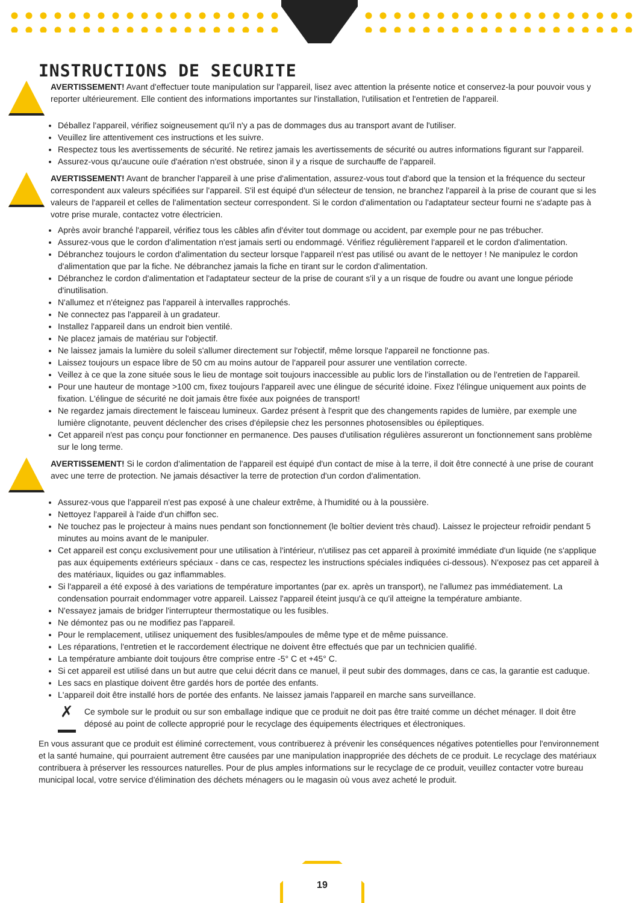INSTRUCTIONS DE SECURITE
AVERTISSEMENT! Avant d'effectuer toute manipulation sur l'appareil, lisez avec attention la présente notice et conservez-la pour pouvoir vous y reporter ultérieurement. Elle contient des informations importantes sur l'installation, l'utilisation et l'entretien de l'appareil.
Déballez l'appareil, vérifiez soigneusement qu'il n'y a pas de dommages dus au transport avant de l'utiliser.
Veuillez lire attentivement ces instructions et les suivre.
Respectez tous les avertissements de sécurité. Ne retirez jamais les avertissements de sécurité ou autres informations figurant sur l'appareil.
Assurez-vous qu'aucune ouïe d'aération n'est obstruée, sinon il y a risque de surchauffe de l'appareil.
AVERTISSEMENT! Avant de brancher l'appareil à une prise d'alimentation, assurez-vous tout d'abord que la tension et la fréquence du secteur correspondent aux valeurs spécifiées sur l'appareil. S'il est équipé d'un sélecteur de tension, ne branchez l'appareil à la prise de courant que si les valeurs de l'appareil et celles de l'alimentation secteur correspondent. Si le cordon d'alimentation ou l'adaptateur secteur fourni ne s'adapte pas à votre prise murale, contactez votre électricien.
Après avoir branché l'appareil, vérifiez tous les câbles afin d'éviter tout dommage ou accident, par exemple pour ne pas trébucher.
Assurez-vous que le cordon d'alimentation n'est jamais serti ou endommagé. Vérifiez régulièrement l'appareil et le cordon d'alimentation.
Débranchez toujours le cordon d'alimentation du secteur lorsque l'appareil n'est pas utilisé ou avant de le nettoyer ! Ne manipulez le cordon d'alimentation que par la fiche. Ne débranchez jamais la fiche en tirant sur le cordon d'alimentation.
Débranchez le cordon d'alimentation et l'adaptateur secteur de la prise de courant s'il y a un risque de foudre ou avant une longue période d'inutilisation.
N'allumez et n'éteignez pas l'appareil à intervalles rapprochés.
Ne connectez pas l'appareil à un gradateur.
Installez l'appareil dans un endroit bien ventilé.
Ne placez jamais de matériau sur l'objectif.
Ne laissez jamais la lumière du soleil s'allumer directement sur l'objectif, même lorsque l'appareil ne fonctionne pas.
Laissez toujours un espace libre de 50 cm au moins autour de l'appareil pour assurer une ventilation correcte.
Veillez à ce que la zone située sous le lieu de montage soit toujours inaccessible au public lors de l'installation ou de l'entretien de l'appareil.
Pour une hauteur de montage >100 cm, fixez toujours l'appareil avec une élingue de sécurité idoine. Fixez l'élingue uniquement aux points de fixation. L'élingue de sécurité ne doit jamais être fixée aux poignées de transport!
Ne regardez jamais directement le faisceau lumineux. Gardez présent à l'esprit que des changements rapides de lumière, par exemple une lumière clignotante, peuvent déclencher des crises d'épilepsie chez les personnes photosensibles ou épileptiques.
Cet appareil n'est pas conçu pour fonctionner en permanence. Des pauses d'utilisation régulières assureront un fonctionnement sans problème sur le long terme.
AVERTISSEMENT! Si le cordon d'alimentation de l'appareil est équipé d'un contact de mise à la terre, il doit être connecté à une prise de courant avec une terre de protection. Ne jamais désactiver la terre de protection d'un cordon d'alimentation.
Assurez-vous que l'appareil n'est pas exposé à une chaleur extrême, à l'humidité ou à la poussière.
Nettoyez l'appareil à l'aide d'un chiffon sec.
Ne touchez pas le projecteur à mains nues pendant son fonctionnement (le boîtier devient très chaud). Laissez le projecteur refroidir pendant 5 minutes au moins avant de le manipuler.
Cet appareil est conçu exclusivement pour une utilisation à l'intérieur, n'utilisez pas cet appareil à proximité immédiate d'un liquide (ne s'applique pas aux équipements extérieurs spéciaux - dans ce cas, respectez les instructions spéciales indiquées ci-dessous). N'exposez pas cet appareil à des matériaux, liquides ou gaz inflammables.
Si l'appareil a été exposé à des variations de température importantes (par ex. après un transport), ne l'allumez pas immédiatement. La condensation pourrait endommager votre appareil. Laissez l'appareil éteint jusqu'à ce qu'il atteigne la température ambiante.
N'essayez jamais de bridger l'interrupteur thermostatique ou les fusibles.
Ne démontez pas ou ne modifiez pas l'appareil.
Pour le remplacement, utilisez uniquement des fusibles/ampoules de même type et de même puissance.
Les réparations, l'entretien et le raccordement électrique ne doivent être effectués que par un technicien qualifié.
La température ambiante doit toujours être comprise entre -5° C et +45° C.
Si cet appareil est utilisé dans un but autre que celui décrit dans ce manuel, il peut subir des dommages, dans ce cas, la garantie est caduque.
Les sacs en plastique doivent être gardés hors de portée des enfants.
L'appareil doit être installé hors de portée des enfants. Ne laissez jamais l'appareil en marche sans surveillance.
✗
Ce symbole sur le produit ou sur son emballage indique que ce produit ne doit pas être traité comme un déchet ménager. Il doit être déposé au point de collecte approprié pour le recyclage des équipements électriques et électroniques.
En vous assurant que ce produit est éliminé correctement, vous contribuerez à prévenir les conséquences négatives potentielles pour l'environnement et la santé humaine, qui pourraient autrement être causées par une manipulation inappropriée des déchets de ce produit. Le recyclage des matériaux contribuera à préserver les ressources naturelles. Pour de plus amples informations sur le recyclage de ce produit, veuillez contacter votre bureau municipal local, votre service d'élimination des déchets ménagers ou le magasin où vous avez acheté le produit.
19